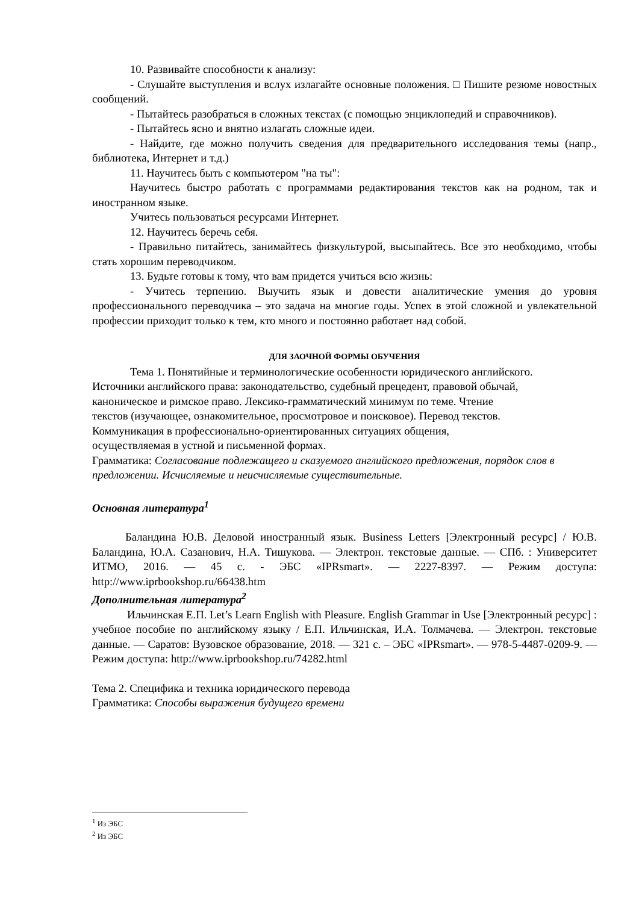10. Развивайте способности к анализу:
- Слушайте выступления и вслух излагайте основные положения. □ Пишите резюме новостных сообщений.
- Пытайтесь разобраться в сложных текстах (с помощью энциклопедий и справочников).
- Пытайтесь ясно и внятно излагать сложные идеи.
- Найдите, где можно получить сведения для предварительного исследования темы (напр., библиотека, Интернет и т.д.)
11. Научитесь быть с компьютером "на ты":
Научитесь быстро работать с программами редактирования текстов как на родном, так и иностранном языке.
Учитесь пользоваться ресурсами Интернет.
12. Научитесь беречь себя.
- Правильно питайтесь, занимайтесь физкультурой, высыпайтесь. Все это необходимо, чтобы стать хорошим переводчиком.
13. Будьте готовы к тому, что вам придется учиться всю жизнь:
- Учитесь терпению. Выучить язык и довести аналитические умения до уровня профессионального переводчика – это задача на многие годы. Успех в этой сложной и увлекательной профессии приходит только к тем, кто много и постоянно работает над собой.
ДЛЯ ЗАОЧНОЙ ФОРМЫ ОБУЧЕНИЯ
Тема 1. Понятийные и терминологические особенности юридического английского.
Источники английского права: законодательство, судебный прецедент, правовой обычай,
каноническое и римское право. Лексико-грамматический минимум по теме. Чтение
текстов (изучающее, ознакомительное, просмотровое и поисковое). Перевод текстов.
Коммуникация в профессионально-ориентированных ситуациях общения,
осуществляемая в устной и письменной формах.
Грамматика: Согласование подлежащего и сказуемого английского предложения, порядок слов в предложении. Исчисляемые и неисчисляемые существительные.
Основная литература<sup>1</sup>
Баландина Ю.В. Деловой иностранный язык. Business Letters [Электронный ресурс] / Ю.В. Баландина, Ю.А. Сазанович, Н.А. Тишукова. — Электрон. текстовые данные. — СПб. : Университет ИТМО, 2016. — 45 c. - ЭБС «IPRsmart». — 2227-8397. — Режим доступа: http://www.iprbookshop.ru/66438.htm
Дополнительная литература<sup>2</sup>
Ильчинская Е.П. Let’s Learn English with Pleasure. English Grammar in Use [Электронный ресурс] : учебное пособие по английскому языку / Е.П. Ильчинская, И.А. Толмачева. — Электрон. текстовые данные. — Саратов: Вузовское образование, 2018. — 321 c. – ЭБС «IPRsmart». — 978-5-4487-0209-9. — Режим доступа: http://www.iprbookshop.ru/74282.html
Тема 2. Специфика и техника юридического перевода
Грамматика: Способы выражения будущего времени
<sup>1</sup> Из ЭБС
<sup>2</sup> Из ЭБС